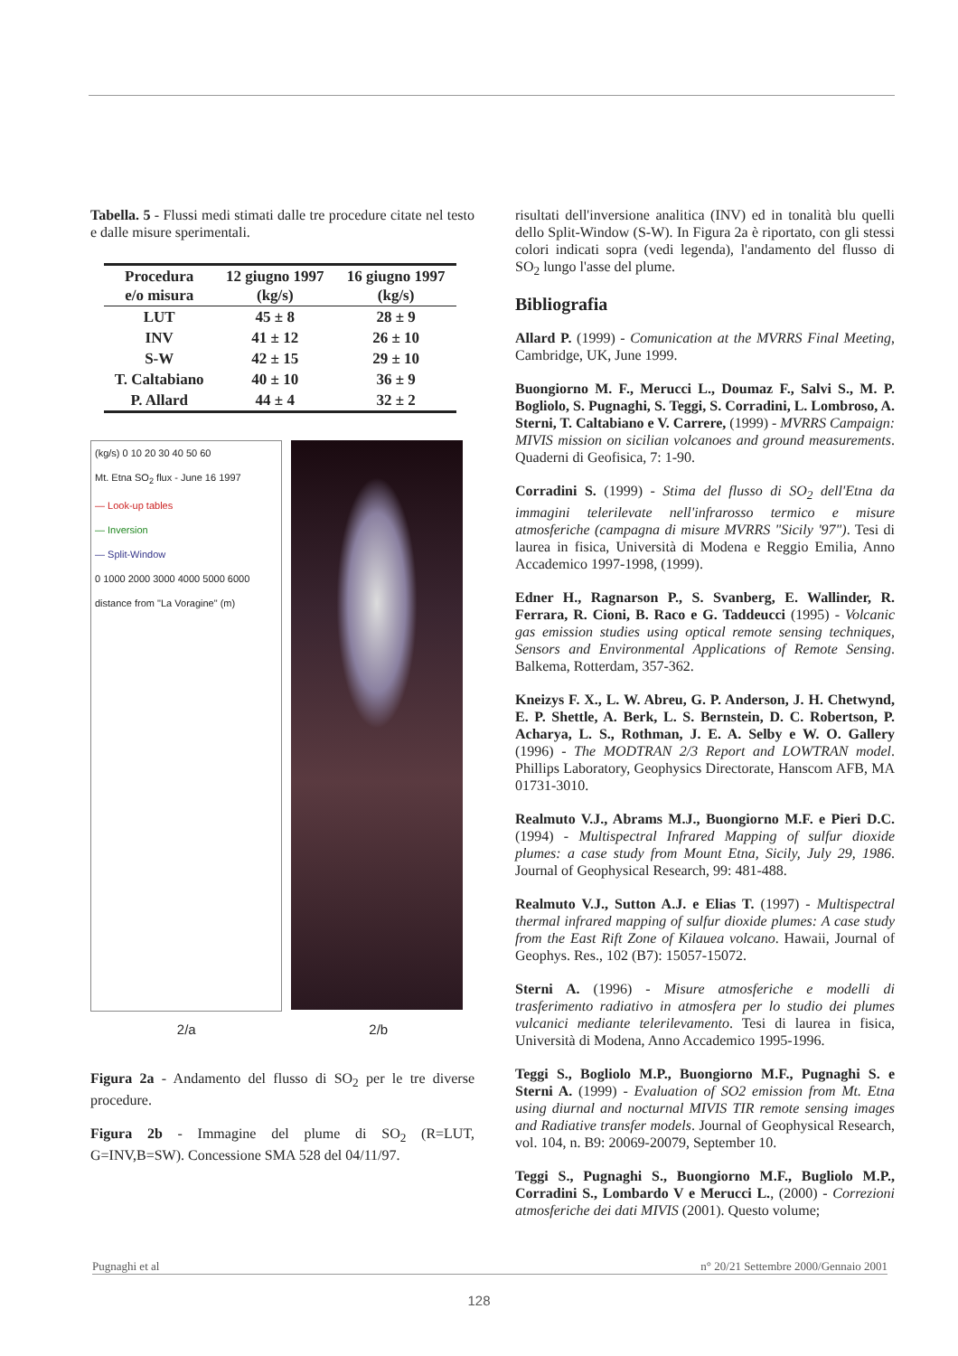Tabella. 5 - Flussi medi stimati dalle tre procedure citate nel testo e dalle misure sperimentali.
| Procedura e/o misura | 12 giugno 1997 (kg/s) | 16 giugno 1997 (kg/s) |
| --- | --- | --- |
| LUT | 45 ± 8 | 28 ± 9 |
| INV | 41 ± 12 | 26 ± 10 |
| S-W | 42 ± 15 | 29 ± 10 |
| T. Caltabiano | 40 ± 10 | 36 ± 9 |
| P. Allard | 44 ± 4 | 32 ± 2 |
(kg/s) 0 10 20 30 40 50 60
Mt. Etna SO<sub>2</sub> flux - June 16 1997
— Look-up tables
— Inversion
— Split-Window
0 1000 2000 3000 4000 5000 6000
distance from "La Voragine" (m)
2/a 2/b
Figura 2a - Andamento del flusso di SO<sub>2</sub> per le tre diverse procedure.
Figura 2b - Immagine del plume di SO<sub>2</sub> (R=LUT, G=INV,B=SW). Concessione SMA 528 del 04/11/97.
risultati dell'inversione analitica (INV) ed in tonalità blu quelli dello Split-Window (S-W). In Figura 2a è riportato, con gli stessi colori indicati sopra (vedi legenda), l'andamento del flusso di SO<sub>2</sub> lungo l'asse del plume.
Bibliografia
Allard P. (1999) - Comunication at the MVRRS Final Meeting, Cambridge, UK, June 1999.
Buongiorno M. F., Merucci L., Doumaz F., Salvi S., M. P. Bogliolo, S. Pugnaghi, S. Teggi, S. Corradini, L. Lombroso, A. Sterni, T. Caltabiano e V. Carrere, (1999) - MVRRS Campaign: MIVIS mission on sicilian volcanoes and ground measurements. Quaderni di Geofisica, 7: 1-90.
Corradini S. (1999) - Stima del flusso di SO<sub>2</sub> dell'Etna da immagini telerilevate nell'infrarosso termico e misure atmosferiche (campagna di misure MVRRS "Sicily '97"). Tesi di laurea in fisica, Università di Modena e Reggio Emilia, Anno Accademico 1997-1998, (1999).
Edner H., Ragnarson P., S. Svanberg, E. Wallinder, R. Ferrara, R. Cioni, B. Raco e G. Taddeucci (1995) - Volcanic gas emission studies using optical remote sensing techniques, Sensors and Environmental Applications of Remote Sensing. Balkema, Rotterdam, 357-362.
Kneizys F. X., L. W. Abreu, G. P. Anderson, J. H. Chetwynd, E. P. Shettle, A. Berk, L. S. Bernstein, D. C. Robertson, P. Acharya, L. S., Rothman, J. E. A. Selby e W. O. Gallery (1996) - The MODTRAN 2/3 Report and LOWTRAN model. Phillips Laboratory, Geophysics Directorate, Hanscom AFB, MA 01731-3010.
Realmuto V.J., Abrams M.J., Buongiorno M.F. e Pieri D.C. (1994) - Multispectral Infrared Mapping of sulfur dioxide plumes: a case study from Mount Etna, Sicily, July 29, 1986. Journal of Geophysical Research, 99: 481-488.
Realmuto V.J., Sutton A.J. e Elias T. (1997) - Multispectral thermal infrared mapping of sulfur dioxide plumes: A case study from the East Rift Zone of Kilauea volcano. Hawaii, Journal of Geophys. Res., 102 (B7): 15057-15072.
Sterni A. (1996) - Misure atmosferiche e modelli di trasferimento radiativo in atmosfera per lo studio dei plumes vulcanici mediante telerilevamento. Tesi di laurea in fisica, Università di Modena, Anno Accademico 1995-1996.
Teggi S., Bogliolo M.P., Buongiorno M.F., Pugnaghi S. e Sterni A. (1999) - Evaluation of SO2 emission from Mt. Etna using diurnal and nocturnal MIVIS TIR remote sensing images and Radiative transfer models. Journal of Geophysical Research, vol. 104, n. B9: 20069-20079, September 10.
Teggi S., Pugnaghi S., Buongiorno M.F., Bugliolo M.P., Corradini S., Lombardo V e Merucci L., (2000) - Correzioni atmosferiche dei dati MIVIS (2001). Questo volume;
Pugnaghi et al n° 20/21 Settembre 2000/Gennaio 2001
128